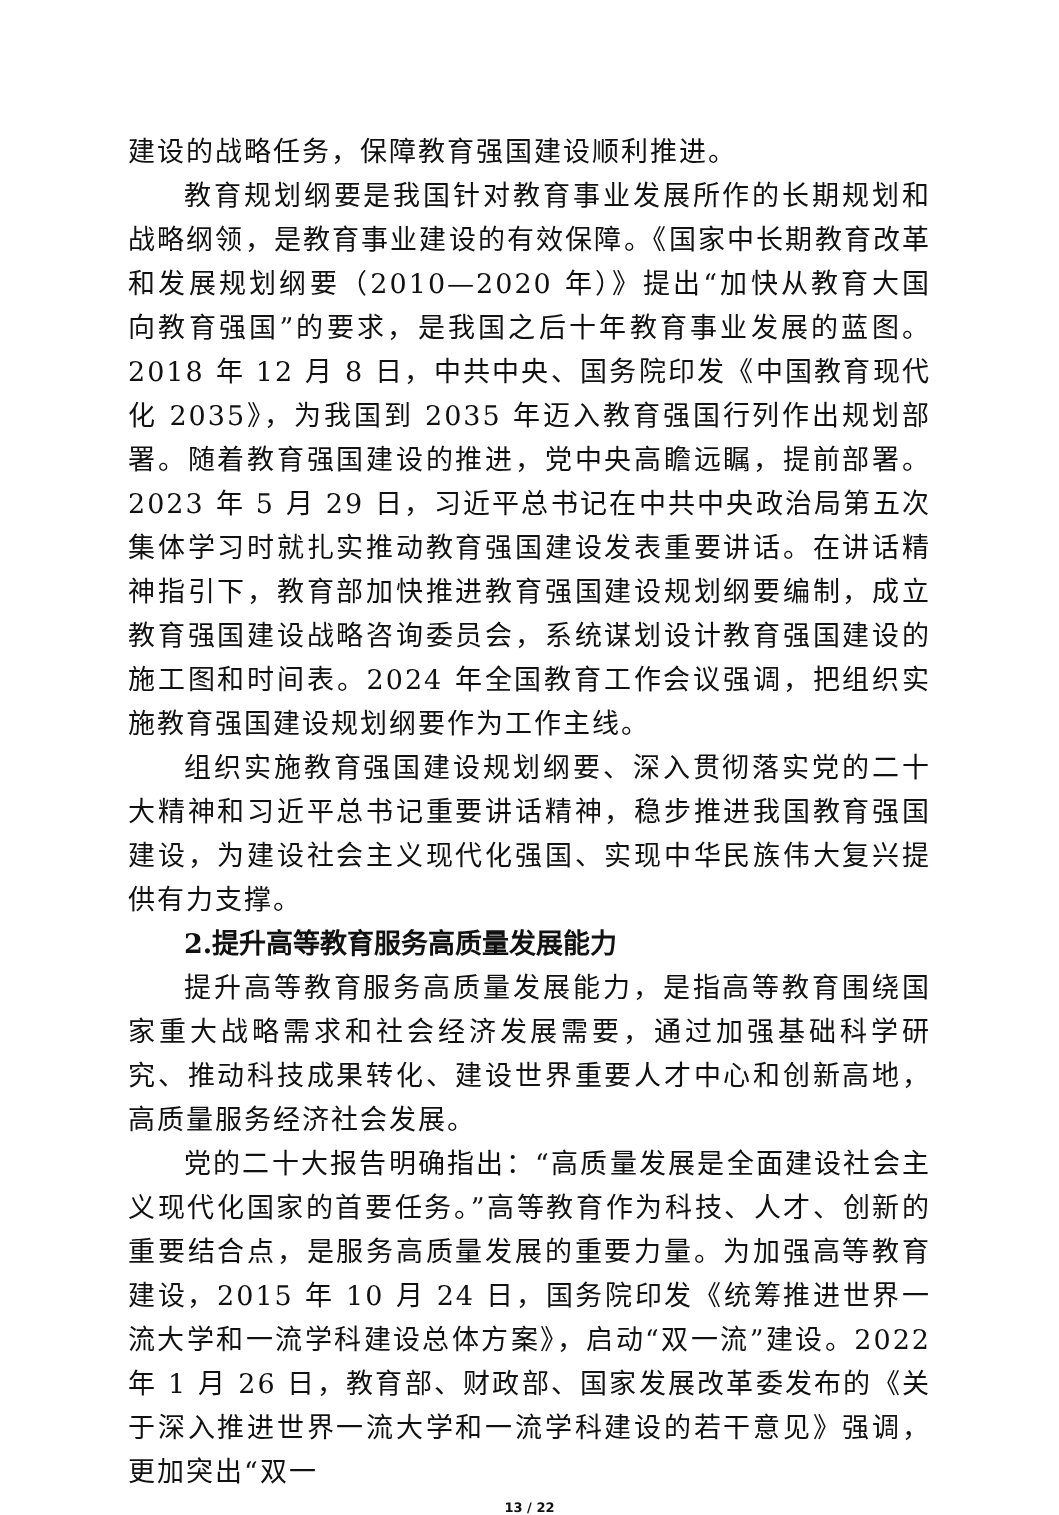建设的战略任务，保障教育强国建设顺利推进。
教育规划纲要是我国针对教育事业发展所作的长期规划和战略纲领，是教育事业建设的有效保障。《国家中长期教育改革和发展规划纲要（2010—2020 年）》提出“加快从教育大国向教育强国”的要求，是我国之后十年教育事业发展的蓝图。2018 年 12 月 8 日，中共中央、国务院印发《中国教育现代化 2035》，为我国到 2035 年迈入教育强国行列作出规划部署。随着教育强国建设的推进，党中央高瞻远瞩，提前部署。2023 年 5 月 29 日，习近平总书记在中共中央政治局第五次集体学习时就扎实推动教育强国建设发表重要讲话。在讲话精神指引下，教育部加快推进教育强国建设规划纲要编制，成立教育强国建设战略咨询委员会，系统谋划设计教育强国建设的施工图和时间表。2024 年全国教育工作会议强调，把组织实施教育强国建设规划纲要作为工作主线。
组织实施教育强国建设规划纲要、深入贯彻落实党的二十大精神和习近平总书记重要讲话精神，稳步推进我国教育强国建设，为建设社会主义现代化强国、实现中华民族伟大复兴提供有力支撑。
2.提升高等教育服务高质量发展能力
提升高等教育服务高质量发展能力，是指高等教育围绕国家重大战略需求和社会经济发展需要，通过加强基础科学研究、推动科技成果转化、建设世界重要人才中心和创新高地，高质量服务经济社会发展。
党的二十大报告明确指出：“高质量发展是全面建设社会主义现代化国家的首要任务。”高等教育作为科技、人才、创新的重要结合点，是服务高质量发展的重要力量。为加强高等教育建设，2015 年 10 月 24 日，国务院印发《统筹推进世界一流大学和一流学科建设总体方案》，启动“双一流”建设。2022 年 1 月 26 日，教育部、财政部、国家发展改革委发布的《关于深入推进世界一流大学和一流学科建设的若干意见》强调，更加突出“双一
13 / 22